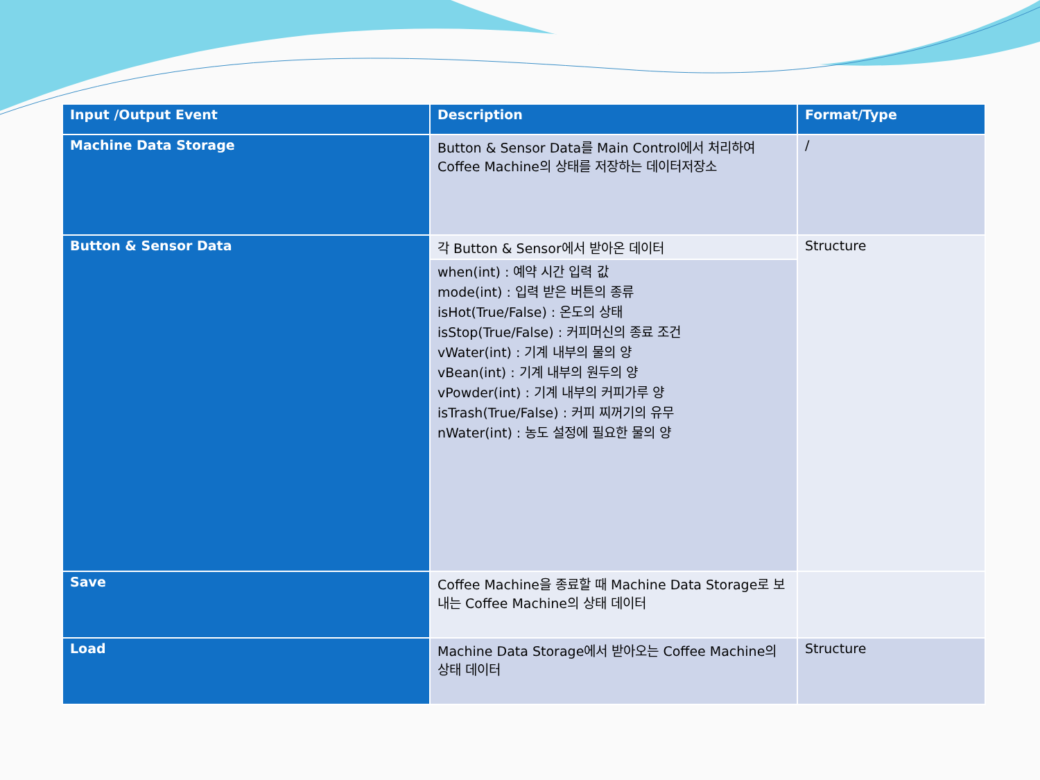| Input /Output Event | Description | Format/Type |
| --- | --- | --- |
| Machine Data Storage | Button & Sensor Data를 Main Control에서 처리하여 Coffee Machine의 상태를 저장하는 데이터저장소 | / |
| Button & Sensor Data | 각 Button & Sensor에서 받아온 데이터 | Structure |
| | when(int) : 예약 시간 입력 값 mode(int) : 입력 받은 버튼의 종류 isHot(True/False) : 온도의 상태 isStop(True/False) : 커피머신의 종료 조건 vWater(int) : 기계 내부의 물의 양 vBean(int) : 기계 내부의 원두의 양 vPowder(int) : 기계 내부의 커피가루 양 isTrash(True/False) : 커피 찌꺼기의 유무 nWater(int) : 농도 설정에 필요한 물의 양 | |
| Save | Coffee Machine을 종료할 때 Machine Data Storage로 보내는 Coffee Machine의 상태 데이터 | |
| Load | Machine Data Storage에서 받아오는 Coffee Machine의 상태 데이터 | Structure |